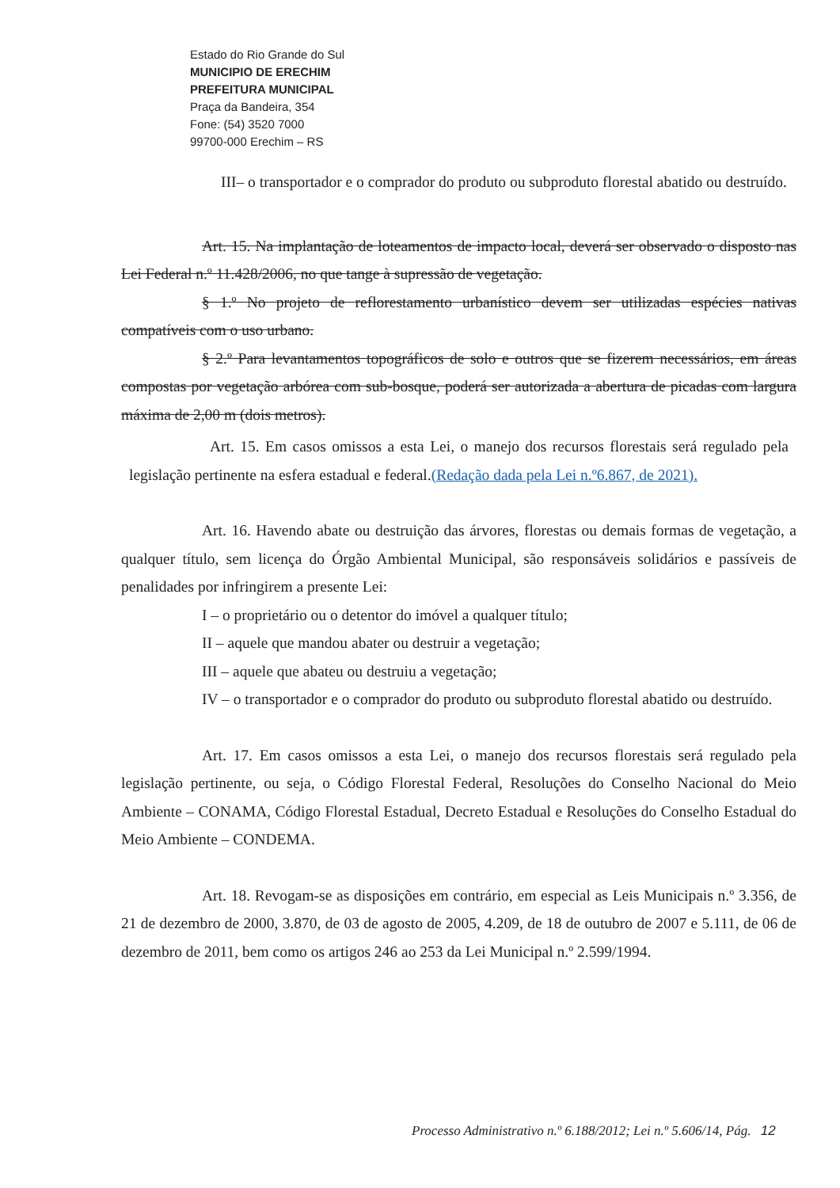Estado do Rio Grande do Sul
MUNICIPIO DE ERECHIM
PREFEITURA MUNICIPAL
Praça da Bandeira, 354
Fone: (54) 3520 7000
99700-000 Erechim – RS
III– o transportador e o comprador do produto ou subproduto florestal abatido ou destruído.
Art. 15. Na implantação de loteamentos de impacto local, deverá ser observado o disposto nas Lei Federal n.º 11.428/2006, no que tange à supressão de vegetação.
§ 1.º No projeto de reflorestamento urbanístico devem ser utilizadas espécies nativas compatíveis com o uso urbano.
§ 2.º Para levantamentos topográficos de solo e outros que se fizerem necessários, em áreas compostas por vegetação arbórea com sub-bosque, poderá ser autorizada a abertura de picadas com largura máxima de 2,00 m (dois metros).
Art. 15. Em casos omissos a esta Lei, o manejo dos recursos florestais será regulado pela legislação pertinente na esfera estadual e federal.(Redação dada pela Lei n.º6.867, de 2021).
Art. 16. Havendo abate ou destruição das árvores, florestas ou demais formas de vegetação, a qualquer título, sem licença do Órgão Ambiental Municipal, são responsáveis solidários e passíveis de penalidades por infringirem a presente Lei:
I – o proprietário ou o detentor do imóvel a qualquer título;
II – aquele que mandou abater ou destruir a vegetação;
III – aquele que abateu ou destruiu a vegetação;
IV – o transportador e o comprador do produto ou subproduto florestal abatido ou destruído.
Art. 17. Em casos omissos a esta Lei, o manejo dos recursos florestais será regulado pela legislação pertinente, ou seja, o Código Florestal Federal, Resoluções do Conselho Nacional do Meio Ambiente – CONAMA, Código Florestal Estadual, Decreto Estadual e Resoluções do Conselho Estadual do Meio Ambiente – CONDEMA.
Art. 18. Revogam-se as disposições em contrário, em especial as Leis Municipais n.º 3.356, de 21 de dezembro de 2000, 3.870, de 03 de agosto de 2005, 4.209, de 18 de outubro de 2007 e 5.111, de 06 de dezembro de 2011, bem como os artigos 246 ao 253 da Lei Municipal n.º 2.599/1994.
Processo Administrativo n.º 6.188/2012; Lei n.º 5.606/14, Pág. 12